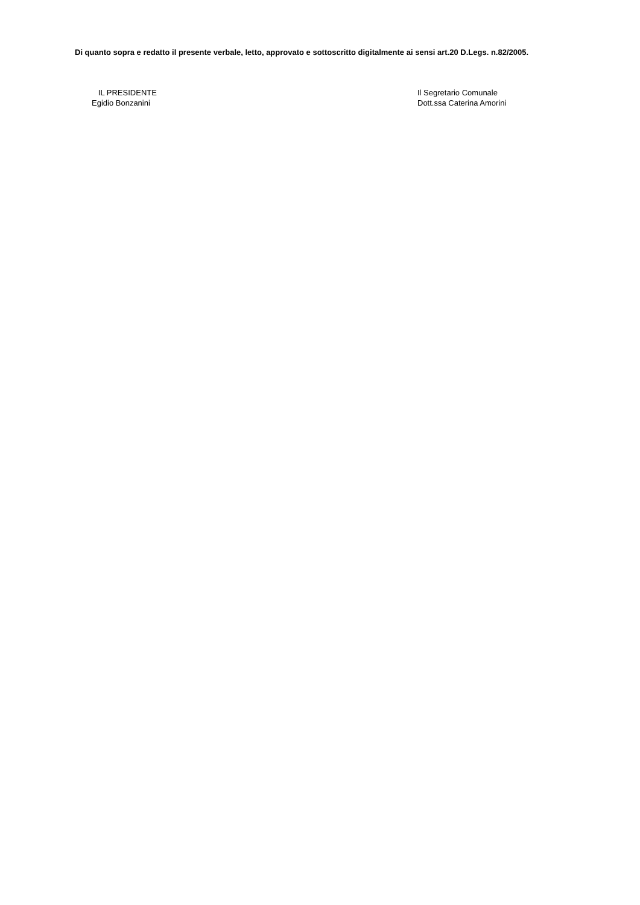Di quanto sopra e redatto il presente verbale, letto, approvato e sottoscritto digitalmente ai sensi art.20 D.Legs. n.82/2005.
IL PRESIDENTE
Egidio Bonzanini
Il Segretario Comunale
Dott.ssa Caterina Amorini